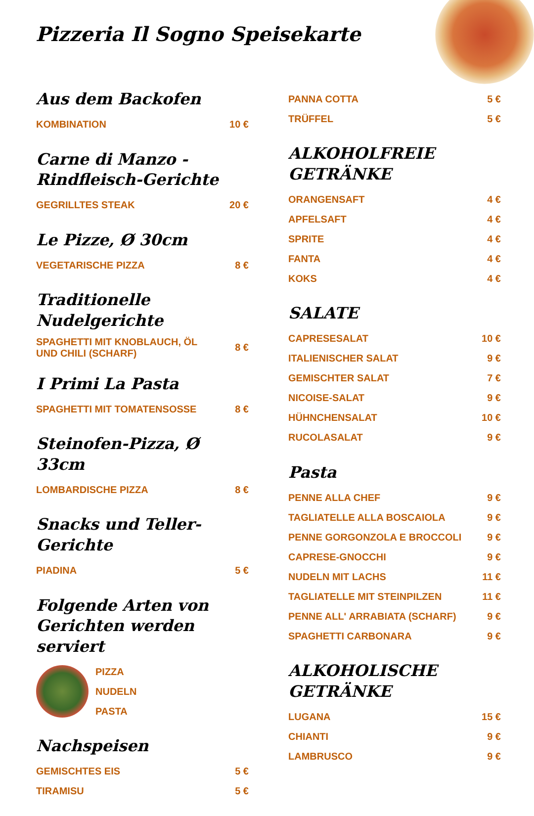Pizzeria Il Sogno Speisekarte
Aus dem Backofen
KOMBINATION 10 €
Carne di Manzo - Rindfleisch-Gerichte
GEGRILLTES STEAK 20 €
Le Pizze, Ø 30cm
VEGETARISCHE PIZZA 8 €
Traditionelle Nudelgerichte
SPAGHETTI MIT KNOBLAUCH, ÖL UND CHILI (SCHARF) 8 €
I Primi La Pasta
SPAGHETTI MIT TOMATENSOSSE 8 €
Steinofen-Pizza, Ø 33cm
LOMBARDISCHE PIZZA 8 €
Snacks und Teller-Gerichte
PIADINA 5 €
Folgende Arten von Gerichten werden serviert
PIZZA
NUDELN
PASTA
Nachspeisen
GEMISCHTES EIS 5 €
TIRAMISU 5 €
PANNA COTTA 5 €
TRÜFFEL 5 €
ALKOHOLFREIE GETRÄNKE
ORANGENSAFT 4 €
APFELSAFT 4 €
SPRITE 4 €
FANTA 4 €
KOKS 4 €
SALATE
CAPRESESALAT 10 €
ITALIENISCHER SALAT 9 €
GEMISCHTER SALAT 7 €
NICOISE-SALAT 9 €
HÜHNCHENSALAT 10 €
RUCOLASALAT 9 €
Pasta
PENNE ALLA CHEF 9 €
TAGLIATELLE ALLA BOSCAIOLA 9 €
PENNE GORGONZOLA E BROCCOLI 9 €
CAPRESE-GNOCCHI 9 €
NUDELN MIT LACHS 11 €
TAGLIATELLE MIT STEINPILZEN 11 €
PENNE ALL' ARRABIATA (SCHARF) 9 €
SPAGHETTI CARBONARA 9 €
ALKOHOLISCHE GETRÄNKE
LUGANA 15 €
CHIANTI 9 €
LAMBRUSCO 9 €